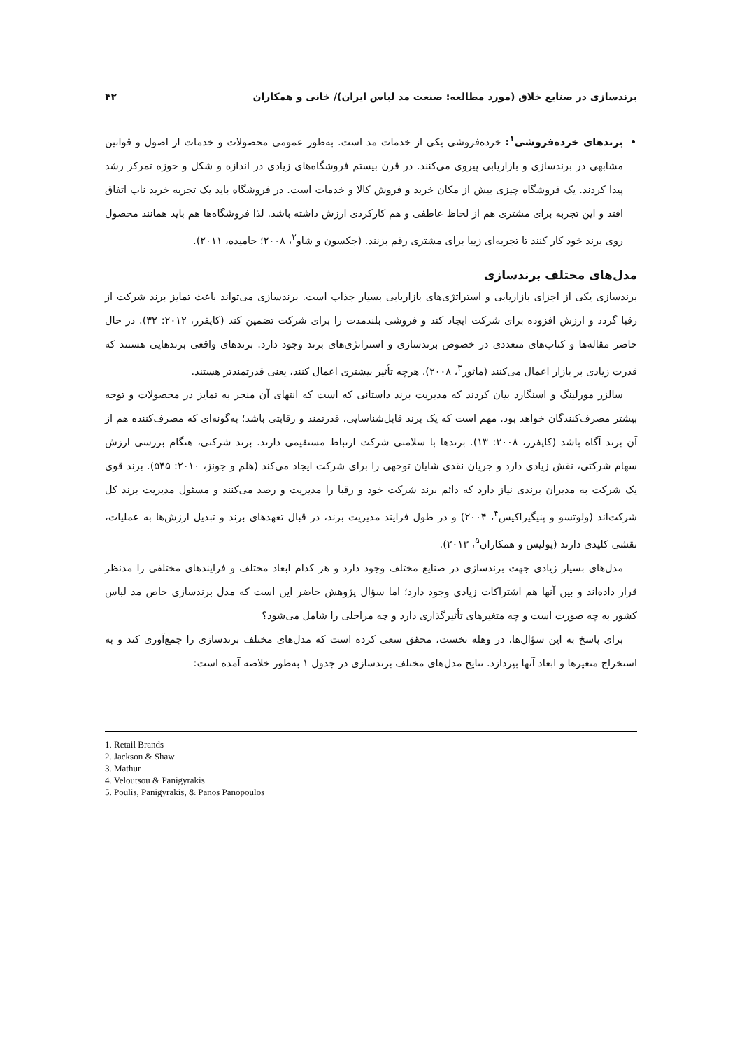برندسازی در صنایع خلاق (مورد مطالعه: صنعت مد لباس ایران)/ خانی و همکاران ۴۲
برندهای خرده‌فروشی<sup>۱</sup>: خرده‌فروشی یکی از خدمات مد است. به‌طور عمومی محصولات و خدمات از اصول و قوانین مشابهی در برندسازی و بازاریابی پیروی می‌کنند. در قرن بیستم فروشگاه‌های زیادی در اندازه و شکل و حوزه تمرکز رشد پیدا کردند. یک فروشگاه چیزی بیش از مکان خرید و فروش کالا و خدمات است. در فروشگاه باید یک تجربه خرید ناب اتفاق افتد و این تجربه برای مشتری هم از لحاظ عاطفی و هم کارکردی ارزش داشته باشد. لذا فروشگاه‌ها هم باید همانند محصول روی برند خود کار کنند تا تجربه‌ای زیبا برای مشتری رقم بزنند. (جکسون و شاو<sup>۲</sup>، ۲۰۰۸؛ حامیده، ۲۰۱۱).
مدل‌های مختلف برندسازی
برندسازی یکی از اجزای بازاریابی و استراتژی‌های بازاریابی بسیار جذاب است. برندسازی می‌تواند باعث تمایز برند شرکت از رقبا گردد و ارزش افزوده برای شرکت ایجاد کند و فروشی بلندمدت را برای شرکت تضمین کند (کاپفرر، ۲۰۱۲: ۳۲). در حال حاضر مقاله‌ها و کتاب‌های متعددی در خصوص برندسازی و استراتژی‌های برند وجود دارد. برندهای واقعی برندهایی هستند که قدرت زیادی بر بازار اعمال می‌کنند (ماثور<sup>۳</sup>، ۲۰۰۸). هرچه تأثیر بیشتری اعمال کنند، یعنی قدرتمندتر هستند.
سالزر مورلینگ و اسنگارد بیان کردند که مدیریت برند داستانی که است که انتهای آن منجر به تمایز در محصولات و توجه بیشتر مصرف‌کنندگان خواهد بود. مهم است که یک برند قابل‌شناسایی، قدرتمند و رقابتی باشد؛ به‌گونه‌ای که مصرف‌کننده هم از آن برند آگاه باشد (کاپفرر، ۲۰۰۸: ۱۳). برندها با سلامتی شرکت ارتباط مستقیمی دارند. برند شرکتی، هنگام بررسی ارزش سهام شرکتی، نقش زیادی دارد و جریان نقدی شایان توجهی را برای شرکت ایجاد می‌کند (هلم و جونز، ۲۰۱۰: ۵۴۵). برند قوی یک شرکت به مدیران برندی نیاز دارد که دائم برند شرکت خود و رقبا را مدیریت و رصد می‌کنند و مسئول مدیریت برند کل شرکت‌اند (ولوتسو و پنیگیراکیس<sup>۴</sup>، ۲۰۰۴) و در طول فرایند مدیریت برند، در قبال تعهدهای برند و تبدیل ارزش‌ها به عملیات، نقشی کلیدی دارند (پولیس و همکاران<sup>۵</sup>، ۲۰۱۳).
مدل‌های بسیار زیادی جهت برندسازی در صنایع مختلف وجود دارد و هر کدام ابعاد مختلف و فرایندهای مختلفی را مدنظر قرار داده‌اند و بین آنها هم اشتراکات زیادی وجود دارد؛ اما سؤال پژوهش حاضر این است که مدل برندسازی خاص مد لباس کشور به چه صورت است و چه متغیرهای تأثیرگذاری دارد و چه مراحلی را شامل می‌شود؟
برای پاسخ به این سؤال‌ها، در وهله نخست، محقق سعی کرده است که مدل‌های مختلف برندسازی را جمع‌آوری کند و به استخراج متغیرها و ابعاد آنها بپردازد. نتایج مدل‌های مختلف برندسازی در جدول ۱ به‌طور خلاصه آمده است:
1. Retail Brands
2. Jackson & Shaw
3. Mathur
4. Veloutsou & Panigyrakis
5. Poulis, Panigyrakis, & Panos Panopoulos